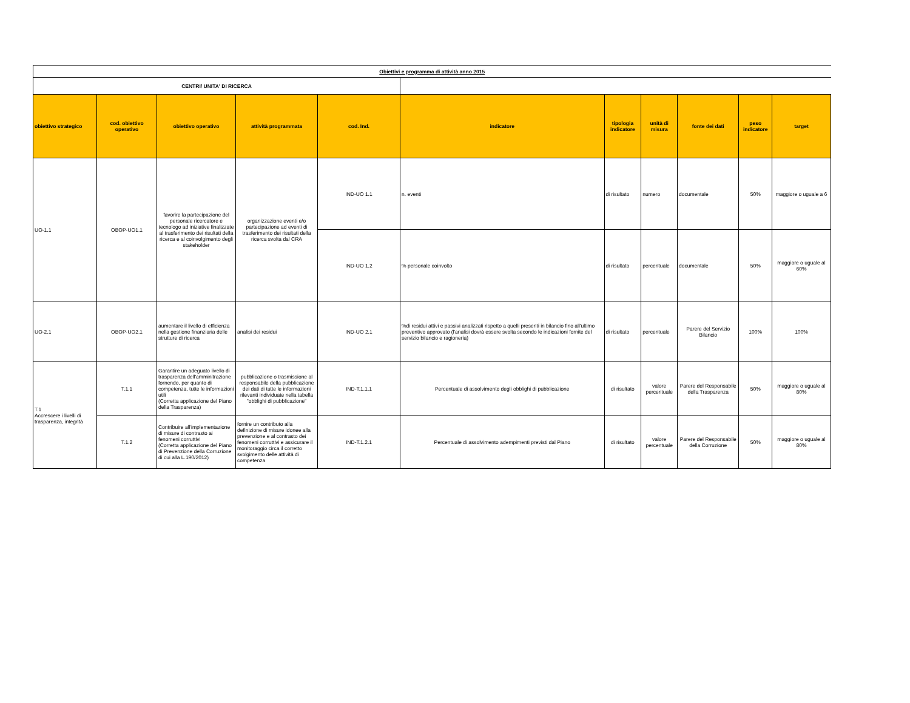| Obiettivi e programma di attività anno 2015 | | | | | | | | | | |
| CENTRI/ UNITA' DI RICERCA | | | | | | | | | | |
| obiettivo strategico | cod. obiettivo operativo | obiettivo operativo | attività programmata | cod. Ind. | indicatore | tipologia indicatore | unità di misura | fonte dei dati | peso indicatore | target |
| UO-1.1 | OBOP-UO1.1 | favorire la partecipazione del personale ricercatore e tecnologo ad iniziative finalizzate al trasferimento dei risultati della ricerca e al coinvolgimento degli stakeholder | organizzazione eventi e/o partecipazione ad eventi di trasferimento dei risultati della ricerca svolta dal CRA | IND-UO 1.1 | n. eventi | di risultato | numero | documentale | 50% | maggiore o uguale a 6 |
| | | | | IND-UO 1.2 | % personale coinvolto | di risultato | percentuale | documentale | 50% | maggiore o uguale al 60% |
| UO-2.1 | OBOP-UO2.1 | aumentare il livello di efficienza nella gestione finanziaria delle strutture di ricerca | analisi dei residui | IND-UO 2.1 | %di residui attivi e passivi analizzati rispetto a quelli presenti in bilancio fino all'ultimo preventivo approvato (l'analisi dovrà essere svolta secondo le indicazioni fornite del servizio bilancio e ragioneria) | di risultato | percentuale | Parere del Servizio Bilancio | 100% | 100% |
| T.1 Accrescere i livelli di trasparenza, integrità | T.1.1 | Garantire un adeguato livello di trasparenza dell'amminitrazione fornendo, per quanto di competenza, tutte le informazioni utili (Corretta applicazione del Piano della Trasparenza) | pubblicazione o trasmissione al responsabile della pubblicazione dei dati di tutte le informazioni rilevanti individuate nella tabella "obblighi di pubblicazione" | IND-T.1.1.1 | Percentuale di assolvimento degli obblighi di pubblicazione | di risultato | valore percentuale | Parere del Responsabile della Trasparenza | 50% | maggiore o uguale al 80% |
| | T.1.2 | Contribuire all'implementazione di misure di contrasto ai fenomeni corruttivi (Corretta applicazione del Piano di Prevenzione della Corruzione di cui alla L.190/2012) | fornire un contributo alla definizione di misure idonee alla prevenzione e al contrasto dei fenomeni corruttivi e assicurare il monitoraggio circa il corretto svolgimento delle attività di competenza | IND-T.1.2.1 | Percentuale di assolvimento adempimenti previsti dal Piano | di risultato | valore percentuale | Parere del Responsabile della Corruzione | 50% | maggiore o uguale al 80% |